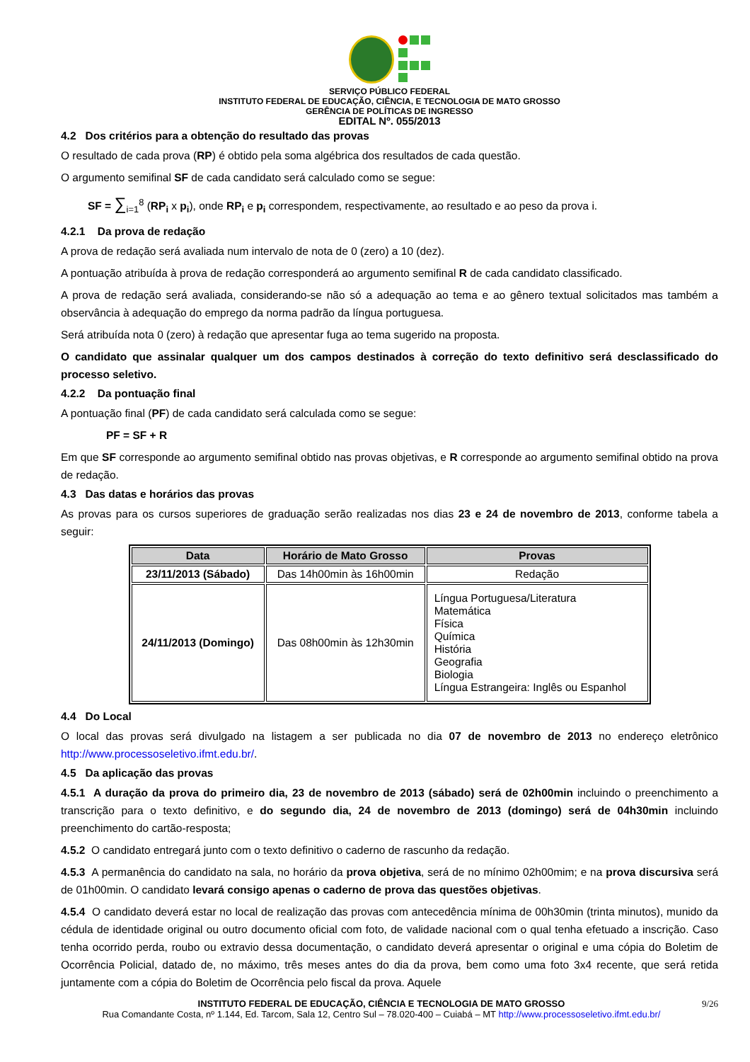SERVIÇO PÚBLICO FEDERAL
INSTITUTO FEDERAL DE EDUCAÇÃO, CIÊNCIA, E TECNOLOGIA DE MATO GROSSO
GERÊNCIA DE POLÍTICAS DE INGRESSO
EDITAL Nº. 055/2013
4.2 Dos critérios para a obtenção do resultado das provas
O resultado de cada prova (RP) é obtido pela soma algébrica dos resultados de cada questão.
O argumento semifinal SF de cada candidato será calculado como se segue:
SF = ∑<sub>i=1</sub><sup>8</sup> (RP<sub>i</sub> x p<sub>i</sub>), onde RP<sub>i</sub> e p<sub>i</sub> correspondem, respectivamente, ao resultado e ao peso da prova i.
4.2.1 Da prova de redação
A prova de redação será avaliada num intervalo de nota de 0 (zero) a 10 (dez).
A pontuação atribuída à prova de redação corresponderá ao argumento semifinal R de cada candidato classificado.
A prova de redação será avaliada, considerando-se não só a adequação ao tema e ao gênero textual solicitados mas também a observância à adequação do emprego da norma padrão da língua portuguesa.
Será atribuída nota 0 (zero) à redação que apresentar fuga ao tema sugerido na proposta.
O candidato que assinalar qualquer um dos campos destinados à correção do texto definitivo será desclassificado do processo seletivo.
4.2.2 Da pontuação final
A pontuação final (PF) de cada candidato será calculada como se segue:
PF = SF + R
Em que SF corresponde ao argumento semifinal obtido nas provas objetivas, e R corresponde ao argumento semifinal obtido na prova de redação.
4.3 Das datas e horários das provas
As provas para os cursos superiores de graduação serão realizadas nos dias 23 e 24 de novembro de 2013, conforme tabela a seguir:
| Data | Horário de Mato Grosso | Provas |
| --- | --- | --- |
| 23/11/2013 (Sábado) | Das 14h00min às 16h00min | Redação |
| 24/11/2013 (Domingo) | Das 08h00min às 12h30min | Língua Portuguesa/Literatura Matemática Física Química História Geografia Biologia Língua Estrangeira: Inglês ou Espanhol |
4.4 Do Local
O local das provas será divulgado na listagem a ser publicada no dia 07 de novembro de 2013 no endereço eletrônico http://www.processoseletivo.ifmt.edu.br/.
4.5 Da aplicação das provas
4.5.1 A duração da prova do primeiro dia, 23 de novembro de 2013 (sábado) será de 02h00min incluindo o preenchimento a transcrição para o texto definitivo, e do segundo dia, 24 de novembro de 2013 (domingo) será de 04h30min incluindo preenchimento do cartão-resposta;
4.5.2 O candidato entregará junto com o texto definitivo o caderno de rascunho da redação.
4.5.3 A permanência do candidato na sala, no horário da prova objetiva, será de no mínimo 02h00mim; e na prova discursiva será de 01h00min. O candidato levará consigo apenas o caderno de prova das questões objetivas.
4.5.4 O candidato deverá estar no local de realização das provas com antecedência mínima de 00h30min (trinta minutos), munido da cédula de identidade original ou outro documento oficial com foto, de validade nacional com o qual tenha efetuado a inscrição. Caso tenha ocorrido perda, roubo ou extravio dessa documentação, o candidato deverá apresentar o original e uma cópia do Boletim de Ocorrência Policial, datado de, no máximo, três meses antes do dia da prova, bem como uma foto 3x4 recente, que será retida juntamente com a cópia do Boletim de Ocorrência pelo fiscal da prova. Aquele
9/26 INSTITUTO FEDERAL DE EDUCAÇÃO, CIÊNCIA E TECNOLOGIA DE MATO GROSSO
Rua Comandante Costa, nº 1.144, Ed. Tarcom, Sala 12, Centro Sul – 78.020-400 – Cuiabá – MT http://www.processoseletivo.ifmt.edu.br/